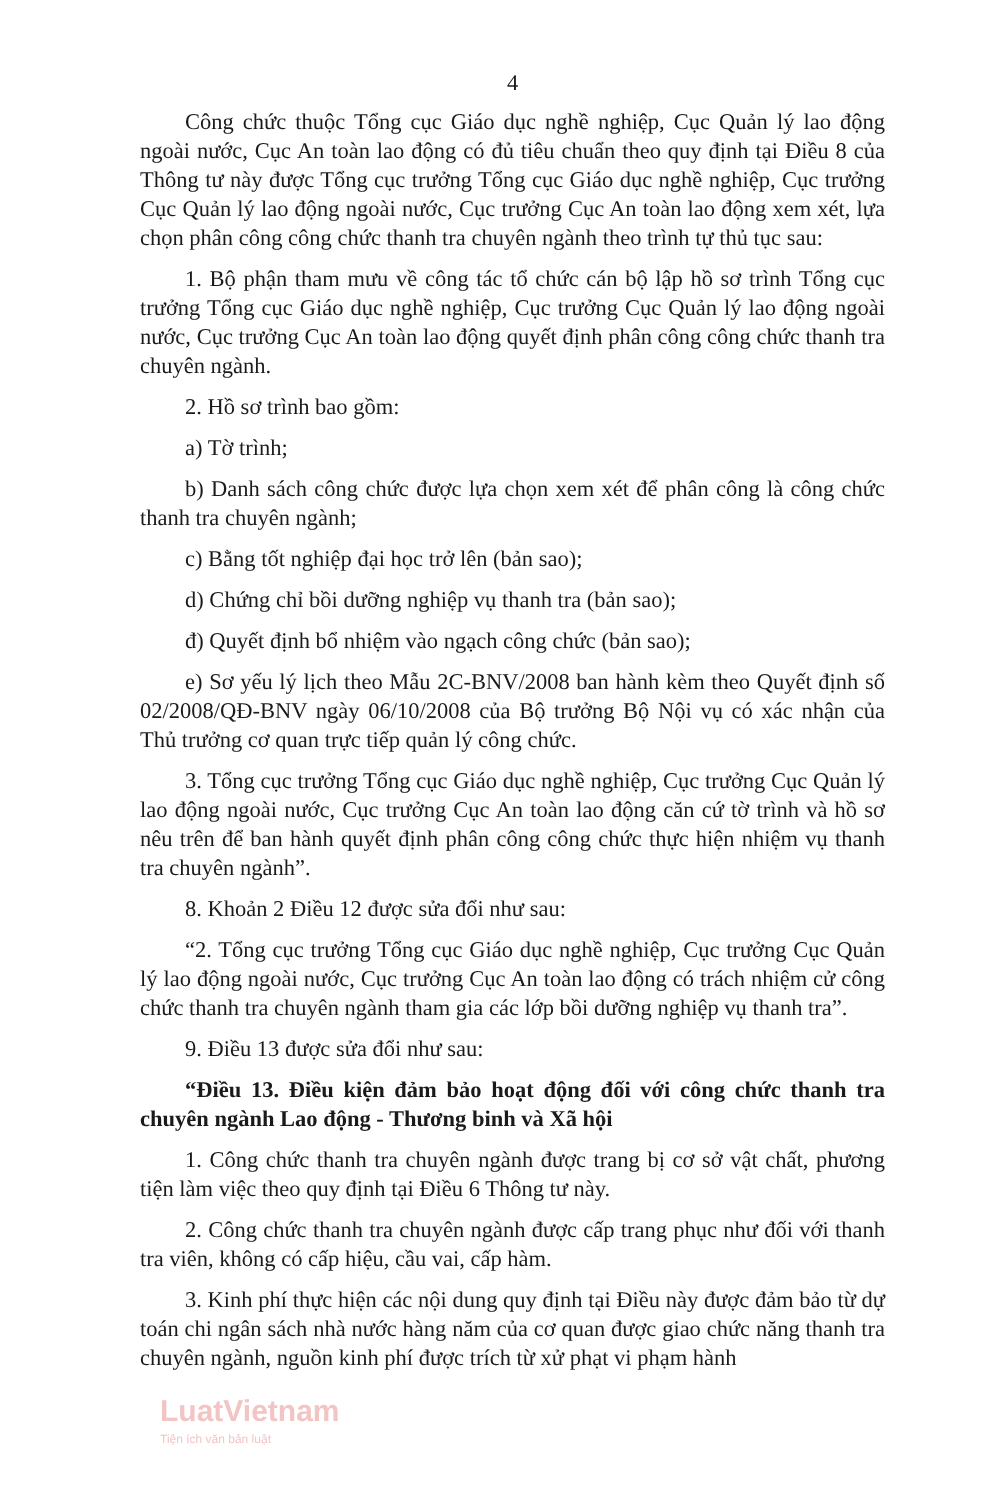4
Công chức thuộc Tổng cục Giáo dục nghề nghiệp, Cục Quản lý lao động ngoài nước, Cục An toàn lao động có đủ tiêu chuẩn theo quy định tại Điều 8 của Thông tư này được Tổng cục trưởng Tổng cục Giáo dục nghề nghiệp, Cục trưởng Cục Quản lý lao động ngoài nước, Cục trưởng Cục An toàn lao động xem xét, lựa chọn phân công công chức thanh tra chuyên ngành theo trình tự thủ tục sau:
1. Bộ phận tham mưu về công tác tổ chức cán bộ lập hồ sơ trình Tổng cục trưởng Tổng cục Giáo dục nghề nghiệp, Cục trưởng Cục Quản lý lao động ngoài nước, Cục trưởng Cục An toàn lao động quyết định phân công công chức thanh tra chuyên ngành.
2. Hồ sơ trình bao gồm:
a) Tờ trình;
b) Danh sách công chức được lựa chọn xem xét để phân công là công chức thanh tra chuyên ngành;
c) Bằng tốt nghiệp đại học trở lên (bản sao);
d) Chứng chỉ bồi dưỡng nghiệp vụ thanh tra (bản sao);
đ) Quyết định bổ nhiệm vào ngạch công chức (bản sao);
e) Sơ yếu lý lịch theo Mẫu 2C-BNV/2008 ban hành kèm theo Quyết định số 02/2008/QĐ-BNV ngày 06/10/2008 của Bộ trưởng Bộ Nội vụ có xác nhận của Thủ trưởng cơ quan trực tiếp quản lý công chức.
3. Tổng cục trưởng Tổng cục Giáo dục nghề nghiệp, Cục trưởng Cục Quản lý lao động ngoài nước, Cục trưởng Cục An toàn lao động căn cứ tờ trình và hồ sơ nêu trên để ban hành quyết định phân công công chức thực hiện nhiệm vụ thanh tra chuyên ngành”.
8. Khoản 2 Điều 12 được sửa đổi như sau:
“2. Tổng cục trưởng Tổng cục Giáo dục nghề nghiệp, Cục trưởng Cục Quản lý lao động ngoài nước, Cục trưởng Cục An toàn lao động có trách nhiệm cử công chức thanh tra chuyên ngành tham gia các lớp bồi dưỡng nghiệp vụ thanh tra”.
9. Điều 13 được sửa đổi như sau:
“Điều 13. Điều kiện đảm bảo hoạt động đối với công chức thanh tra chuyên ngành Lao động - Thương binh và Xã hội
1. Công chức thanh tra chuyên ngành được trang bị cơ sở vật chất, phương tiện làm việc theo quy định tại Điều 6 Thông tư này.
2. Công chức thanh tra chuyên ngành được cấp trang phục như đối với thanh tra viên, không có cấp hiệu, cầu vai, cấp hàm.
3. Kinh phí thực hiện các nội dung quy định tại Điều này được đảm bảo từ dự toán chi ngân sách nhà nước hàng năm của cơ quan được giao chức năng thanh tra chuyên ngành, nguồn kinh phí được trích từ xử phạt vi phạm hành
LuatVietnam
Tiện ích văn bản luật